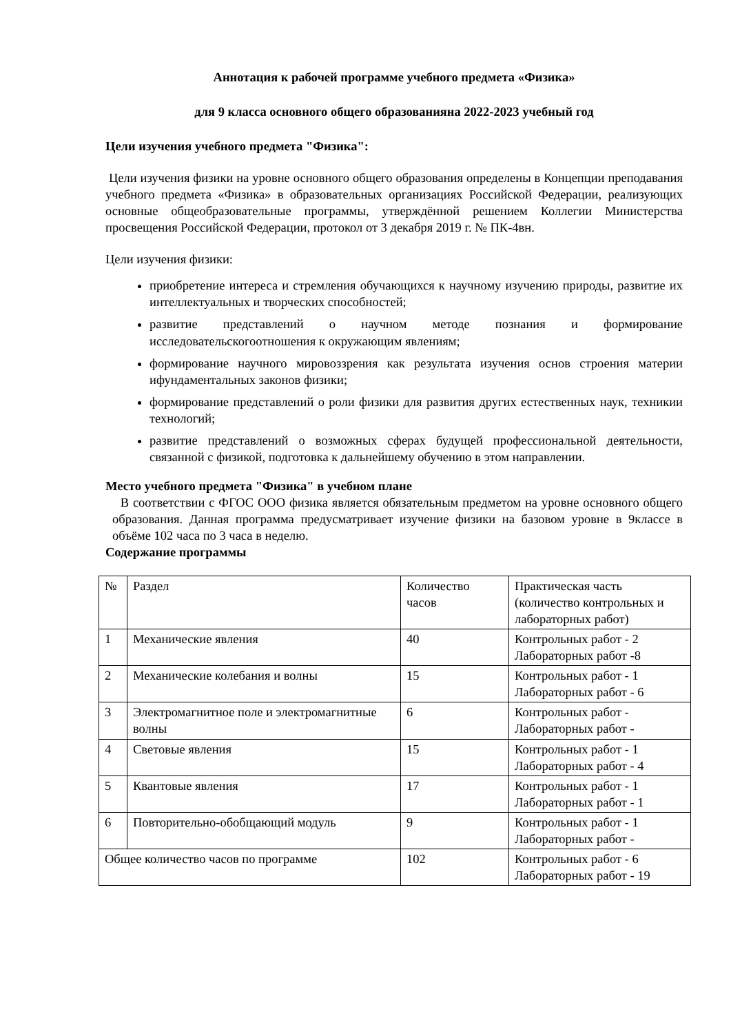Аннотация к рабочей программе учебного предмета «Физика»
для 9 класса основного общего образованияна 2022-2023 учебный год
Цели изучения учебного предмета "Физика":
Цели изучения физики на уровне основного общего образования определены в Концепции преподавания учебного предмета «Физика» в образовательных организациях Российской Федерации, реализующих основные общеобразовательные программы, утверждённой решением Коллегии Министерства просвещения Российской Федерации, протокол от 3 декабря 2019 г. № ПК-4вн.
Цели изучения физики:
приобретение интереса и стремления обучающихся к научному изучению природы, развитие их интеллектуальных и творческих способностей;
развитие представлений о научном методе познания и формирование исследовательскогоотношения к окружающим явлениям;
формирование научного мировоззрения как результата изучения основ строения материи ифундаментальных законов физики;
формирование представлений о роли физики для развития других естественных наук, техникии технологий;
развитие представлений о возможных сферах будущей профессиональной деятельности, связанной с физикой, подготовка к дальнейшему обучению в этом направлении.
Место учебного предмета "Физика" в учебном плане
В соответствии с ФГОС ООО физика является обязательным предметом на уровне основного общего образования. Данная программа предусматривает изучение физики на базовом уровне в 9классе в объёме 102 часа по 3 часа в неделю.
Содержание программы
| № | Раздел | Количество часов | Практическая часть (количество контрольных и лабораторных работ) |
| 1 | Механические явления | 40 | Контрольных работ - 2 Лабораторных работ -8 |
| 2 | Механические колебания и волны | 15 | Контрольных работ - 1 Лабораторных работ - 6 |
| 3 | Электромагнитное поле и электромагнитные волны | 6 | Контрольных работ - Лабораторных работ - |
| 4 | Световые явления | 15 | Контрольных работ - 1 Лабораторных работ - 4 |
| 5 | Квантовые явления | 17 | Контрольных работ - 1 Лабораторных работ - 1 |
| 6 | Повторительно-обобщающий модуль | 9 | Контрольных работ - 1 Лабораторных работ - |
| Общее количество часов по программе | | 102 | Контрольных работ - 6 Лабораторных работ - 19 |